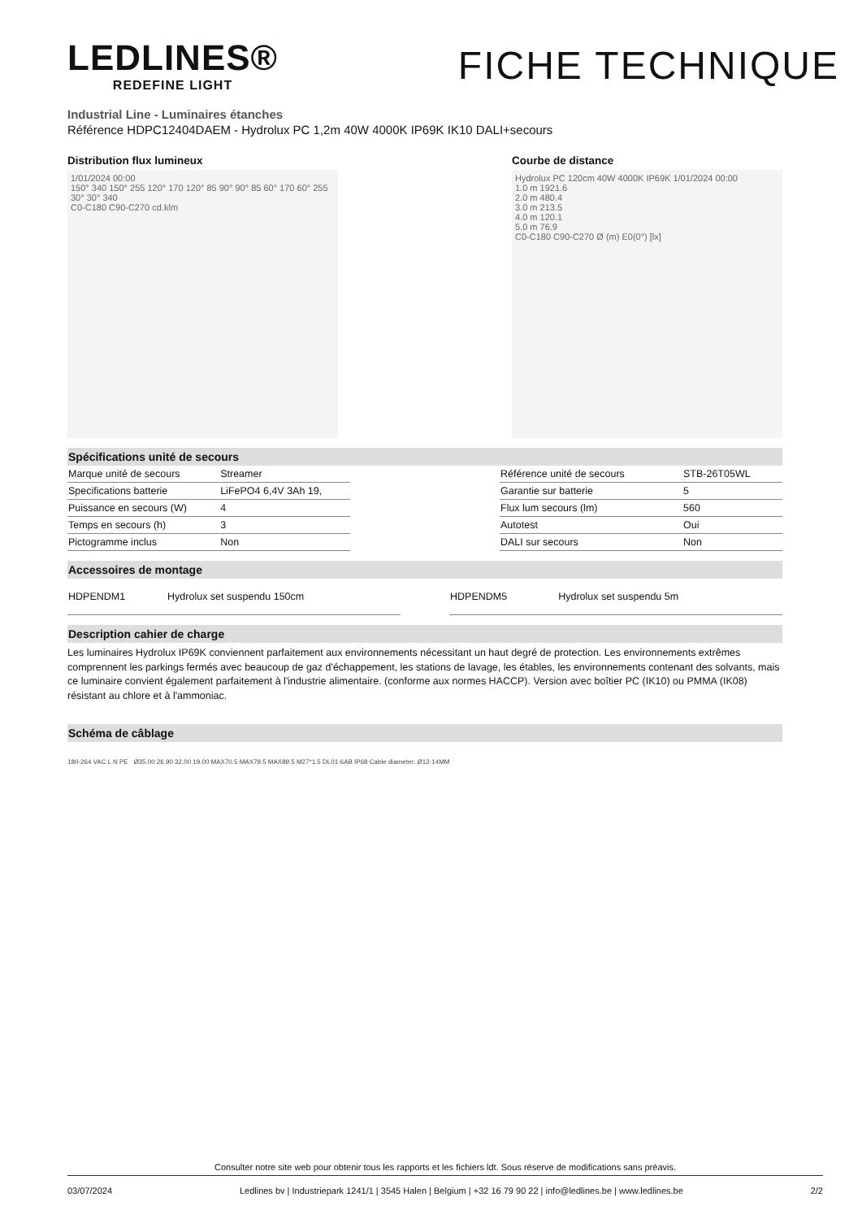LEDLINES®
REDEFINE LIGHT
FICHE TECHNIQUE
Industrial Line - Luminaires étanches
Référence HDPC12404DAEM - Hydrolux PC 1,2m 40W 4000K IP69K IK10 DALI+secours
Distribution flux lumineux
1/01/2024 00:00
150° 340 150° 255 120° 170 120° 85 90° 90° 85 60° 170 60° 255 30° 30° 340
C0-C180 C90-C270 cd.klm
Courbe de distance
Hydrolux PC 120cm 40W 4000K IP69K 1/01/2024 00:00
1.0 m 1921.6
2.0 m 480.4
3.0 m 213.5
4.0 m 120.1
5.0 m 76.9
C0-C180 C90-C270 Ø (m) E0(0°) [lx]
Spécifications unité de secours
| Marque unité de secours | Streamer |
| Specifications batterie | LiFePO4 6,4V 3Ah 19, |
| Puissance en secours (W) | 4 |
| Temps en secours (h) | 3 |
| Pictogramme inclus | Non |
| Référence unité de secours | STB-26T05WL |
| Garantie sur batterie | 5 |
| Flux lum secours (lm) | 560 |
| Autotest | Oui |
| DALI sur secours | Non |
Accessoires de montage
| HDPENDM1 | Hydrolux set suspendu 150cm |
| HDPENDM5 | Hydrolux set suspendu 5m |
Description cahier de charge
Les luminaires Hydrolux IP69K conviennent parfaitement aux environnements nécessitant un haut degré de protection. Les environnements extrêmes comprennent les parkings fermés avec beaucoup de gaz d'échappement, les stations de lavage, les étables, les environnements contenant des solvants, mais ce luminaire convient également parfaitement à l'industrie alimentaire. (conforme aux normes HACCP). Version avec boîtier PC (IK10) ou PMMA (IK08) résistant au chlore et à l'ammoniac.
Schéma de câblage
180-264 VAC L N PE Ø35.00 26.90 32.00 19.00 MAX70.5 MAX79.5 MAX89.5 M27*1.5 DL01-6AB IP68 Cable diameter: Ø12-14MM
Consulter notre site web pour obtenir tous les rapports et les fichiers ldt. Sous réserve de modifications sans préavis.
03/07/2024 Ledlines bv | Industriepark 1241/1 | 3545 Halen | Belgium | +32 16 79 90 22 | info@ledlines.be | www.ledlines.be 2/2